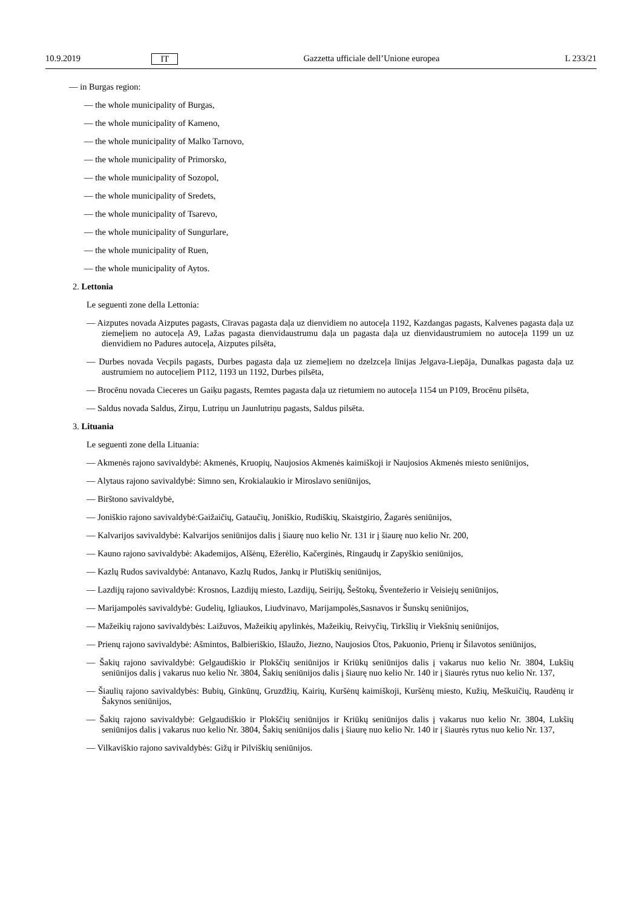10.9.2019 IT Gazzetta ufficiale dell’Unione europea L 233/21
— in Burgas region:
— the whole municipality of Burgas,
— the whole municipality of Kameno,
— the whole municipality of Malko Tarnovo,
— the whole municipality of Primorsko,
— the whole municipality of Sozopol,
— the whole municipality of Sredets,
— the whole municipality of Tsarevo,
— the whole municipality of Sungurlare,
— the whole municipality of Ruen,
— the whole municipality of Aytos.
2. Lettonia
Le seguenti zone della Lettonia:
— Aizputes novada Aizputes pagasts, Cīravas pagasta daļa uz dienvidiem no autoceļa 1192, Kazdangas pagasts, Kalvenes pagasta daļa uz ziemeļiem no autoceļa A9, Lažas pagasta dienvidaustrumu daļa un pagasta daļa uz dienvidaustrumiem no autoceļa 1199 un uz dienvidiem no Padures autoceļa, Aizputes pilsēta,
— Durbes novada Vecpils pagasts, Durbes pagasta daļa uz ziemeļiem no dzelzceļa līnijas Jelgava-Liepāja, Dunalkas pagasta daļa uz austrumiem no autoceļiem P112, 1193 un 1192, Durbes pilsēta,
— Brocēnu novada Cieceres un Gaiķu pagasts, Remtes pagasta daļa uz rietumiem no autoceļa 1154 un P109, Brocēnu pilsēta,
— Saldus novada Saldus, Zirņu, Lutriņu un Jaunlutriņu pagasts, Saldus pilsēta.
3. Lituania
Le seguenti zone della Lituania:
— Akmenės rajono savivaldybė: Akmenės, Kruopių, Naujosios Akmenės kaimiškoji ir Naujosios Akmenės miesto seniūnijos,
— Alytaus rajono savivaldybė: Simno sen, Krokialaukio ir Miroslavo seniūnijos,
— Birštono savivaldybė,
— Joniškio rajono savivaldybė:Gaižaičių, Gataučių, Joniškio, Rudiškių, Skaistgirio, Žagarės seniūnijos,
— Kalvarijos savivaldybė: Kalvarijos seniūnijos dalis į šiaurę nuo kelio Nr. 131 ir į šiaurę nuo kelio Nr. 200,
— Kauno rajono savivaldybė: Akademijos, Alšėnų, Ežerėlio, Kačerginės, Ringaudų ir Zapyškio seniūnijos,
— Kazlų Rudos savivaldybė: Antanavo, Kazlų Rudos, Jankų ir Plutiškių seniūnijos,
— Lazdijų rajono savivaldybė: Krosnos, Lazdijų miesto, Lazdijų, Seirijų, Šeštokų, Šventežerio ir Veisiejų seniūnijos,
— Marijampolės savivaldybė: Gudelių, Igliaukos, Liudvinavo, Marijampolės,Sasnavos ir Šunskų seniūnijos,
— Mažeikių rajono savivaldybės: Laižuvos, Mažeikių apylinkės, Mažeikių, Reivyčių, Tirkšlių ir Viekšnių seniūnijos,
— Prienų rajono savivaldybė: Ašmintos, Balbieriškio, Išlaužo, Jiezno, Naujosios Ūtos, Pakuonio, Prienų ir Šilavotos seniūnijos,
— Šakių rajono savivaldybė: Gelgaudiškio ir Plokščių seniūnijos ir Kriūkų seniūnijos dalis į vakarus nuo kelio Nr. 3804, Lukšių seniūnijos dalis į vakarus nuo kelio Nr. 3804, Šakių seniūnijos dalis į šiaurę nuo kelio Nr. 140 ir į šiaurės rytus nuo kelio Nr. 137,
— Šiaulių rajono savivaldybės: Bubių, Ginkūnų, Gruzdžių, Kairių, Kuršėnų kaimiškoji, Kuršėnų miesto, Kužių, Meškuičių, Raudėnų ir Šakynos seniūnijos,
— Šakių rajono savivaldybė: Gelgaudiškio ir Plokščių seniūnijos ir Kriūkų seniūnijos dalis į vakarus nuo kelio Nr. 3804, Lukšių seniūnijos dalis į vakarus nuo kelio Nr. 3804, Šakių seniūnijos dalis į šiaurę nuo kelio Nr. 140 ir į šiaurės rytus nuo kelio Nr. 137,
— Vilkaviškio rajono savivaldybės: Gižų ir Pilviškių seniūnijos.